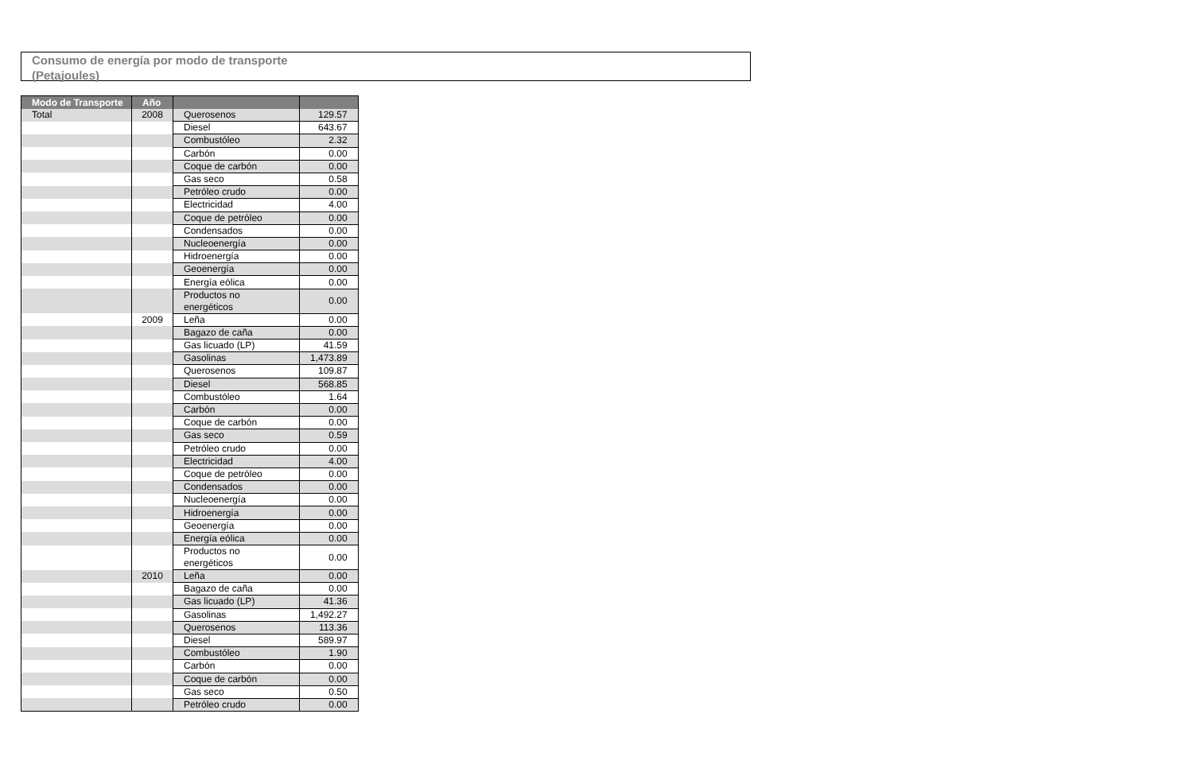Consumo de energía por modo de transporte
(Petajoules)
| Modo de Transporte | Año | | |
| --- | --- | --- | --- |
| Total | 2008 | Querosenos | 129.57 |
| | | Diesel | 643.67 |
| | | Combustóleo | 2.32 |
| | | Carbón | 0.00 |
| | | Coque de carbón | 0.00 |
| | | Gas seco | 0.58 |
| | | Petróleo crudo | 0.00 |
| | | Electricidad | 4.00 |
| | | Coque de petróleo | 0.00 |
| | | Condensados | 0.00 |
| | | Nucleoenergía | 0.00 |
| | | Hidroenergía | 0.00 |
| | | Geoenergía | 0.00 |
| | | Energía eólica | 0.00 |
| | | Productos no energéticos | 0.00 |
| | 2009 | Leña | 0.00 |
| | | Bagazo de caña | 0.00 |
| | | Gas licuado (LP) | 41.59 |
| | | Gasolinas | 1,473.89 |
| | | Querosenos | 109.87 |
| | | Diesel | 568.85 |
| | | Combustóleo | 1.64 |
| | | Carbón | 0.00 |
| | | Coque de carbón | 0.00 |
| | | Gas seco | 0.59 |
| | | Petróleo crudo | 0.00 |
| | | Electricidad | 4.00 |
| | | Coque de petróleo | 0.00 |
| | | Condensados | 0.00 |
| | | Nucleoenergía | 0.00 |
| | | Hidroenergía | 0.00 |
| | | Geoenergía | 0.00 |
| | | Energía eólica | 0.00 |
| | | Productos no energéticos | 0.00 |
| | 2010 | Leña | 0.00 |
| | | Bagazo de caña | 0.00 |
| | | Gas licuado (LP) | 41.36 |
| | | Gasolinas | 1,492.27 |
| | | Querosenos | 113.36 |
| | | Diesel | 589.97 |
| | | Combustóleo | 1.90 |
| | | Carbón | 0.00 |
| | | Coque de carbón | 0.00 |
| | | Gas seco | 0.50 |
| | | Petróleo crudo | 0.00 |